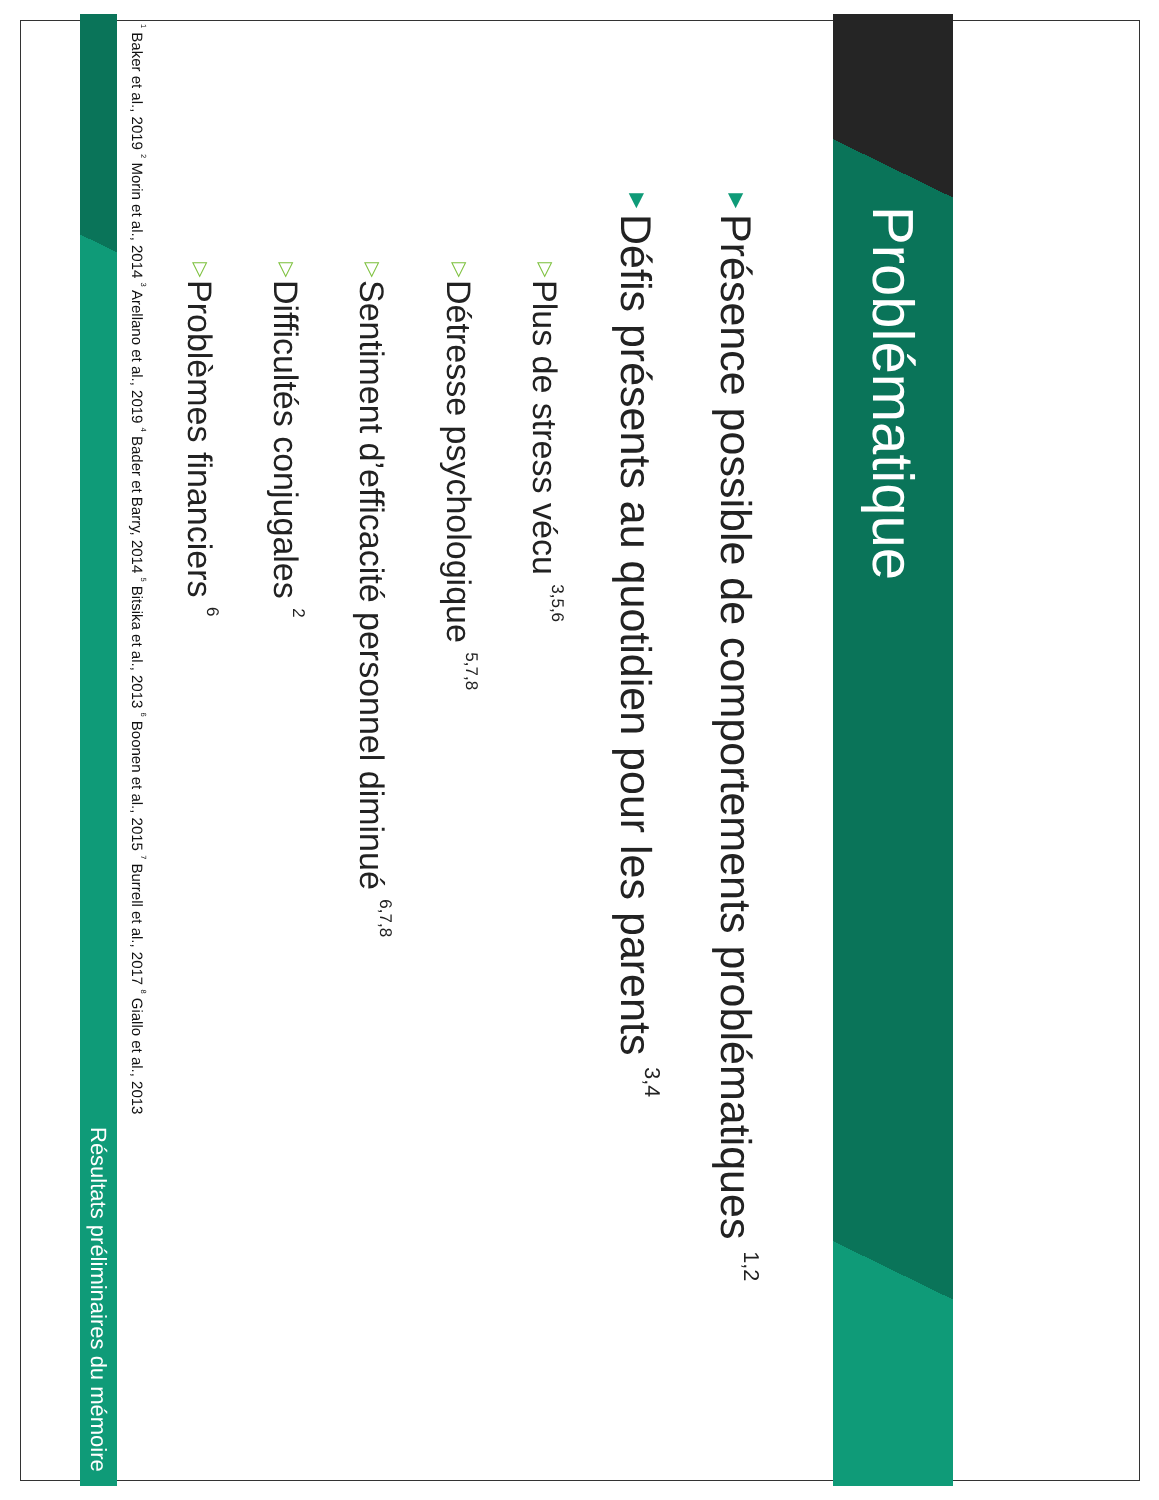Problématique
▼Présence possible de comportements problématiques <sup>1,2</sup>
▼Défis présents au quotidien pour les parents <sup>3,4</sup>
▽Plus de stress vécu <sup>3,5,6</sup>
▽Détresse psychologique <sup>5,7,8</sup>
▽Sentiment d’efficacité personnel diminué <sup>6,7,8</sup>
▽Difficultés conjugales <sup>2</sup>
▽Problèmes financiers <sup>6</sup>
<sup>1</sup> Baker et al., 2019 <sup>2</sup> Morin et al., 2014 <sup>3</sup> Arellano et al., 2019 <sup>4</sup> Bader et Barry, 2014 <sup>5</sup> Bitsika et al., 2013 <sup>6</sup> Boonen et al., 2015 <sup>7</sup> Burrell et al., 2017 <sup>8</sup> Giallo et al., 2013
Résultats préliminaires du mémoire